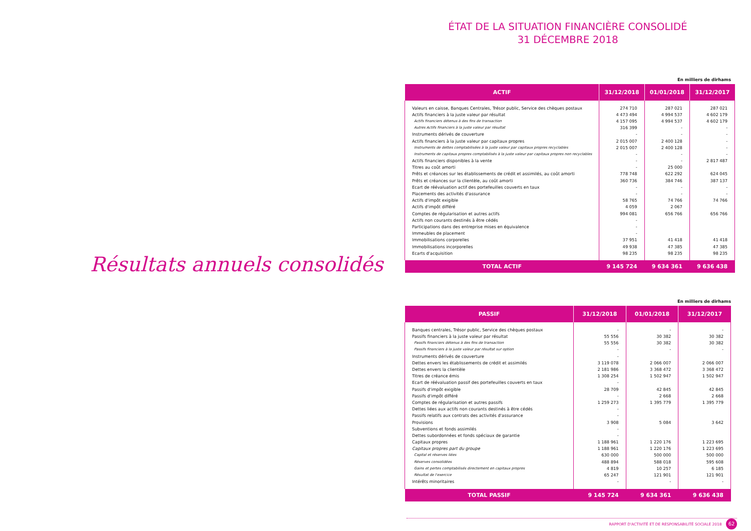Résultats annuels consolidés
ÉTAT DE LA SITUATION FINANCIÈRE CONSOLIDÉ
31 DÉCEMBRE 2018
En milliers de dirhams
| ACTIF | 31/12/2018 | 01/01/2018 | 31/12/2017 |
| --- | --- | --- | --- |
| Valeurs en caisse, Banques Centrales, Trésor public, Service des chèques postaux | 274 710 | 287 021 | 287 021 |
| Actifs financiers à la juste valeur par résultat | 4 473 494 | 4 994 537 | 4 602 179 |
| Actifs financiers détenus à des fins de transaction | 4 157 095 | 4 994 537 | 4 602 179 |
| Autres Actifs financiers à la juste valeur par résultat | 316 399 | - | - |
| Instruments dérivés de couverture | - | - | - |
| Actifs financiers à la juste valeur par capitaux propres | 2 015 007 | 2 400 128 | - |
| Instruments de dettes comptabilisées à la juste valeur par capitaux propres recyclables | 2 015 007 | 2 400 128 | - |
| Instruments de capitaux propres comptabilisés à la juste valeur par capitaux propres non recyclables | - | - | - |
| Actifs financiers disponibles à la vente | - | - | 2 817 487 |
| Titres au coût amorti | - | 25 000 | |
| Prêts et créances sur les établissements de crédit et assimilés, au coût amorti | 778 748 | 622 292 | 624 045 |
| Prêts et créances sur la clientèle, au coût amorti | 360 736 | 384 746 | 387 137 |
| Ecart de réévaluation actif des portefeuilles couverts en taux | - | - | - |
| Placements des activités d'assurance | - | - | - |
| Actifs d'impôt exigible | 58 765 | 74 766 | 74 766 |
| Actifs d'impôt différé | 4 059 | 2 067 | |
| Comptes de régularisation et autres actifs | 994 081 | 656 766 | 656 766 |
| Actifs non courants destinés à être cédés | - | | |
| Participations dans des entreprise mises en équivalence | - | | |
| Immeubles de placement | - | | |
| Immobilisations corporelles | 37 951 | 41 418 | 41 418 |
| Immobilisations incorporelles | 49 938 | 47 385 | 47 385 |
| Ecarts d'acquisition | 98 235 | 98 235 | 98 235 |
| TOTAL ACTIF | 9 145 724 | 9 634 361 | 9 636 438 |
En milliers de dirhams
| PASSIF | 31/12/2018 | 01/01/2018 | 31/12/2017 |
| --- | --- | --- | --- |
| Banques centrales, Trésor public, Service des chèques postaux | - | - | - |
| Passifs financiers à la juste valeur par résultat | 55 556 | 30 382 | 30 382 |
| Passifs financiers détenus à des fins de transaction | 55 556 | 30 382 | 30 382 |
| Passifs financiers à la juste valeur par résultat sur option | - | - | - |
| Instruments dérivés de couverture | - | | |
| Dettes envers les établissements de crédit et assimilés | 3 119 078 | 2 066 007 | 2 066 007 |
| Dettes envers la clientèle | 2 181 986 | 3 368 472 | 3 368 472 |
| Titres de créance émis | 1 308 254 | 1 502 947 | 1 502 947 |
| Ecart de réévaluation passif des portefeuilles couverts en taux | - | | |
| Passifs d'impôt exigible | 28 709 | 42 845 | 42 845 |
| Passifs d'impôt différé | - | 2 668 | 2 668 |
| Comptes de régularisation et autres passifs | 1 259 273 | 1 395 779 | 1 395 779 |
| Dettes liées aux actifs non courants destinés à être cédés | - | | |
| Passifs relatifs aux contrats des activités d'assurance | - | | |
| Provisions | 3 908 | 5 084 | 3 642 |
| Subventions et fonds assimilés | - | | |
| Dettes subordonnées et fonds spéciaux de garantie | - | | |
| Capitaux propres | 1 188 961 | 1 220 176 | 1 223 695 |
| Capitaux propres part du groupe | 1 188 961 | 1 220 176 | 1 223 695 |
| Capital et réserves liées | 630 000 | 500 000 | 500 000 |
| Réserves consolidées | 488 894 | 588 018 | 595 608 |
| Gains et pertes comptabilisés directement en capitaux propres | 4 819 | 10 257 | 6 185 |
| Résultat de l'exercice | 65 247 | 121 901 | 121 901 |
| Intérêts minoritaires | - | - | - |
| TOTAL PASSIF | 9 145 724 | 9 634 361 | 9 636 438 |
RAPPORT D'ACTIVITÉ ET DE RESPONSABILITÉ SOCIALE 2018 62